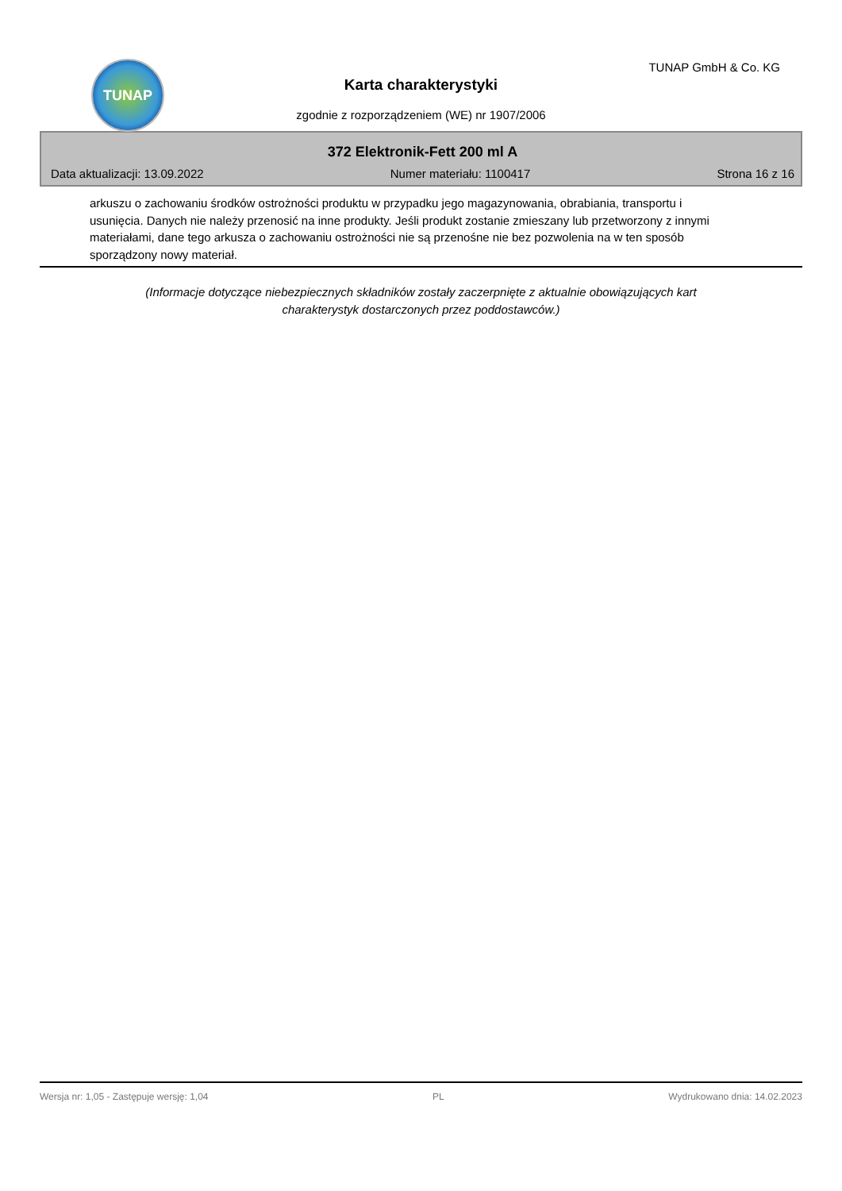TUNAP TUNAP GmbH & Co. KG
Karta charakterystyki
zgodnie z rozporządzeniem (WE) nr 1907/2006
372 Elektronik-Fett 200 ml A
Data aktualizacji: 13.09.2022 Numer materiału: 1100417 Strona 16 z 16
arkuszu o zachowaniu środków ostrożności produktu w przypadku jego magazynowania, obrabiania, transportu i usunięcia. Danych nie należy przenosić na inne produkty. Jeśli produkt zostanie zmieszany lub przetworzony z innymi materiałami, dane tego arkusza o zachowaniu ostrożności nie są przenośne nie bez pozwolenia na w ten sposób sporządzony nowy materiał.
(Informacje dotyczące niebezpiecznych składników zostały zaczerpnięte z aktualnie obowiązujących kart charakterystyk dostarczonych przez poddostawców.)
Wersja nr: 1,05 - Zastępuje wersję: 1,04 PL Wydrukowano dnia: 14.02.2023